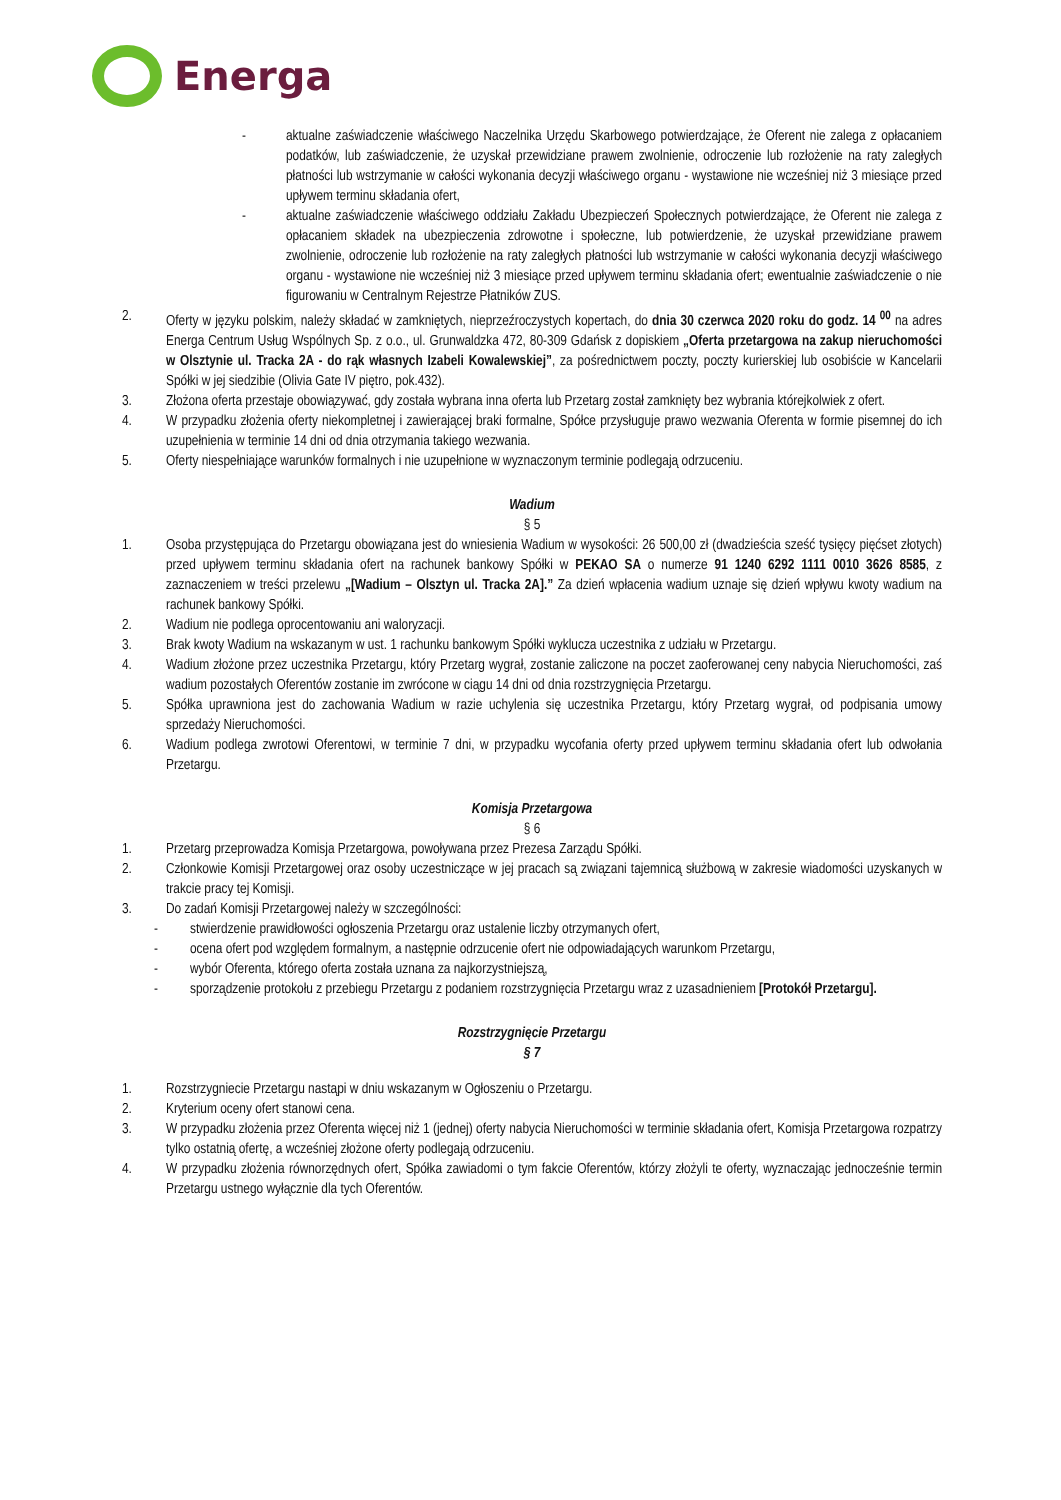Energa
- aktualne zaświadczenie właściwego Naczelnika Urzędu Skarbowego potwierdzające, że Oferent nie zalega z opłacaniem podatków, lub zaświadczenie, że uzyskał przewidziane prawem zwolnienie, odroczenie lub rozłożenie na raty zaległych płatności lub wstrzymanie w całości wykonania decyzji właściwego organu - wystawione nie wcześniej niż 3 miesiące przed upływem terminu składania ofert,
- aktualne zaświadczenie właściwego oddziału Zakładu Ubezpieczeń Społecznych potwierdzające, że Oferent nie zalega z opłacaniem składek na ubezpieczenia zdrowotne i społeczne, lub potwierdzenie, że uzyskał przewidziane prawem zwolnienie, odroczenie lub rozłożenie na raty zaległych płatności lub wstrzymanie w całości wykonania decyzji właściwego organu - wystawione nie wcześniej niż 3 miesiące przed upływem terminu składania ofert; ewentualnie zaświadczenie o nie figurowaniu w Centralnym Rejestrze Płatników ZUS.
2. Oferty w języku polskim, należy składać w zamkniętych, nieprzeźroczystych kopertach, do dnia 30 czerwca 2020 roku do godz. 14 <sup>00</sup> na adres Energa Centrum Usług Wspólnych Sp. z o.o., ul. Grunwaldzka 472, 80-309 Gdańsk z dopiskiem „Oferta przetargowa na zakup nieruchomości w Olsztynie ul. Tracka 2A - do rąk własnych Izabeli Kowalewskiej”, za pośrednictwem poczty, poczty kurierskiej lub osobiście w Kancelarii Spółki w jej siedzibie (Olivia Gate IV piętro, pok.432).
3. Złożona oferta przestaje obowiązywać, gdy została wybrana inna oferta lub Przetarg został zamknięty bez wybrania którejkolwiek z ofert.
4. W przypadku złożenia oferty niekompletnej i zawierającej braki formalne, Spółce przysługuje prawo wezwania Oferenta w formie pisemnej do ich uzupełnienia w terminie 14 dni od dnia otrzymania takiego wezwania.
5. Oferty niespełniające warunków formalnych i nie uzupełnione w wyznaczonym terminie podlegają odrzuceniu.
Wadium
§ 5
1. Osoba przystępująca do Przetargu obowiązana jest do wniesienia Wadium w wysokości: 26 500,00 zł (dwadzieścia sześć tysięcy pięćset złotych) przed upływem terminu składania ofert na rachunek bankowy Spółki w PEKAO SA o numerze 91 1240 6292 1111 0010 3626 8585, z zaznaczeniem w treści przelewu „[Wadium – Olsztyn ul. Tracka 2A].” Za dzień wpłacenia wadium uznaje się dzień wpływu kwoty wadium na rachunek bankowy Spółki.
2. Wadium nie podlega oprocentowaniu ani waloryzacji.
3. Brak kwoty Wadium na wskazanym w ust. 1 rachunku bankowym Spółki wyklucza uczestnika z udziału w Przetargu.
4. Wadium złożone przez uczestnika Przetargu, który Przetarg wygrał, zostanie zaliczone na poczet zaoferowanej ceny nabycia Nieruchomości, zaś wadium pozostałych Oferentów zostanie im zwrócone w ciągu 14 dni od dnia rozstrzygnięcia Przetargu.
5. Spółka uprawniona jest do zachowania Wadium w razie uchylenia się uczestnika Przetargu, który Przetarg wygrał, od podpisania umowy sprzedaży Nieruchomości.
6. Wadium podlega zwrotowi Oferentowi, w terminie 7 dni, w przypadku wycofania oferty przed upływem terminu składania ofert lub odwołania Przetargu.
Komisja Przetargowa
§ 6
1. Przetarg przeprowadza Komisja Przetargowa, powoływana przez Prezesa Zarządu Spółki.
2. Członkowie Komisji Przetargowej oraz osoby uczestniczące w jej pracach są związani tajemnicą służbową w zakresie wiadomości uzyskanych w trakcie pracy tej Komisji.
3. Do zadań Komisji Przetargowej należy w szczególności:
- stwierdzenie prawidłowości ogłoszenia Przetargu oraz ustalenie liczby otrzymanych ofert,
- ocena ofert pod względem formalnym, a następnie odrzucenie ofert nie odpowiadających warunkom Przetargu,
- wybór Oferenta, którego oferta została uznana za najkorzystniejszą,
- sporządzenie protokołu z przebiegu Przetargu z podaniem rozstrzygnięcia Przetargu wraz z uzasadnieniem [Protokół Przetargu].
Rozstrzygnięcie Przetargu
§ 7
1. Rozstrzygniecie Przetargu nastąpi w dniu wskazanym w Ogłoszeniu o Przetargu.
2. Kryterium oceny ofert stanowi cena.
3. W przypadku złożenia przez Oferenta więcej niż 1 (jednej) oferty nabycia Nieruchomości w terminie składania ofert, Komisja Przetargowa rozpatrzy tylko ostatnią ofertę, a wcześniej złożone oferty podlegają odrzuceniu.
4. W przypadku złożenia równorzędnych ofert, Spółka zawiadomi o tym fakcie Oferentów, którzy złożyli te oferty, wyznaczając jednocześnie termin Przetargu ustnego wyłącznie dla tych Oferentów.